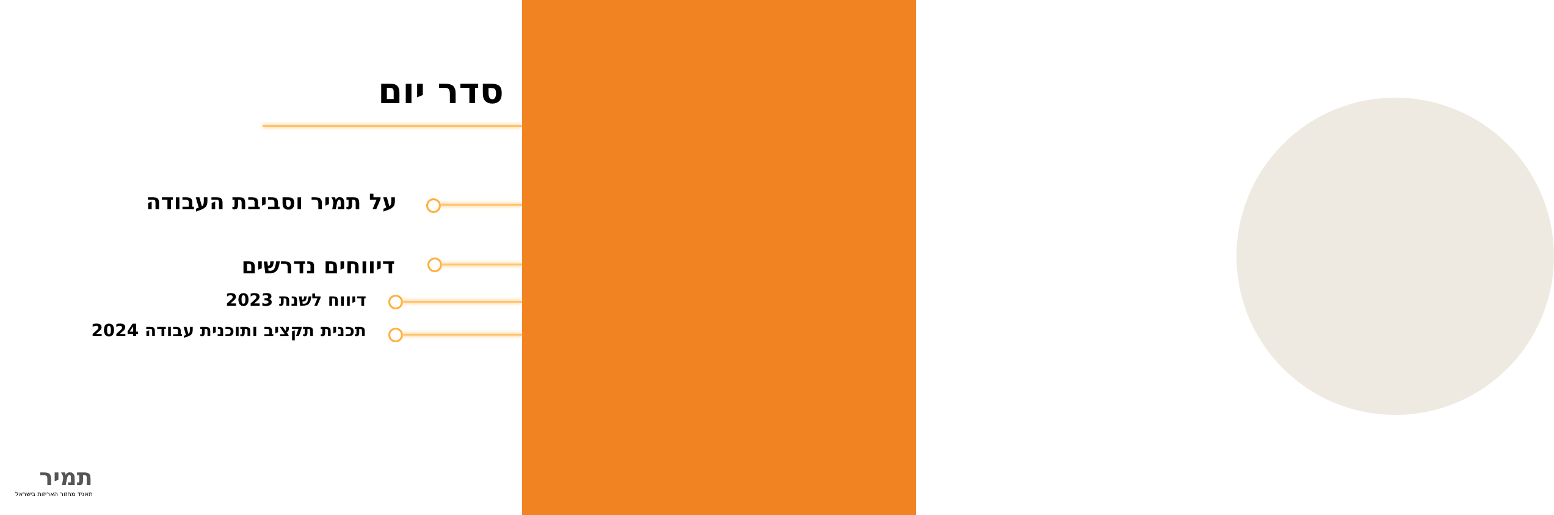סדר יום
על תמיר וסביבת העבודה
דיווחים נדרשים
דיווח לשנת 2023
תכנית תקציב ותוכנית עבודה 2024
תמיר
תאגיד מחזור האריזות בישראל